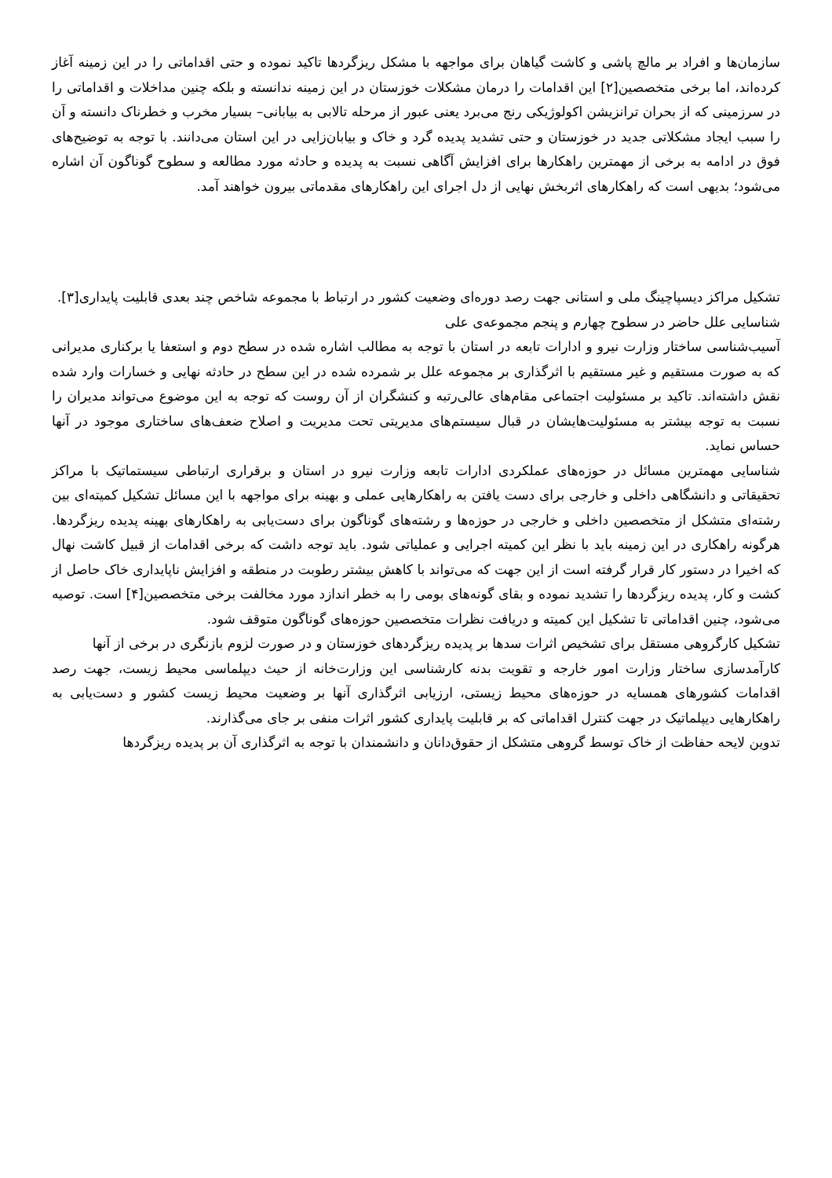سازمان‌ها و افراد بر مالچ پاشی و کاشت گیاهان برای مواجهه با مشکل ریزگردها تاکید نموده و حتی اقداماتی را در این زمینه آغاز کرده‌اند، اما برخی متخصصین[۲] این اقدامات را درمان مشکلات خوزستان در این زمینه ندانسته و بلکه چنین مداخلات و اقداماتی را در سرزمینی که از بحران ترانزیشن اکولوژیکی رنج می‌برد یعنی عبور از مرحله تالابی به بیابانی– بسیار مخرب و خطرناک دانسته و آن را سبب ایجاد مشکلاتی جدید در خوزستان و حتی تشدید پدیده گرد و خاک و بیابان‌زایی در این استان می‌دانند. با توجه به توضیح‌های فوق در ادامه به برخی از مهمترین راهکارها برای افزایش آگاهی نسبت به پدیده و حادثه مورد مطالعه و سطوح گوناگون آن اشاره می‌شود؛ بدیهی است که راهکارهای اثربخش نهایی از دل اجرای این راهکارهای مقدماتی بیرون خواهند آمد.
تشکیل مراکز دیسپاچینگ ملی و استانی جهت رصد دوره‌ای وضعیت کشور در ارتباط با مجموعه شاخص چند بعدی قابلیت پایداری[۳].
شناسایی علل حاضر در سطوح چهارم و پنجم مجموعه‌ی علی
آسیب‌شناسی ساختار وزارت نیرو و ادارات تابعه در استان با توجه به مطالب اشاره شده در سطح دوم و استعفا یا برکناری مدیرانی که به صورت مستقیم و غیر مستقیم با اثرگذاری بر مجموعه علل بر شمرده شده در این سطح در حادثه نهایی و خسارات وارد شده نقش داشته‌اند. تاکید بر مسئولیت اجتماعی مقام‌های عالی‌رتبه و کنشگران از آن روست که توجه به این موضوع می‌تواند مدیران را نسبت به توجه بیشتر به مسئولیت‌هایشان در قبال سیستم‌های مدیریتی تحت مدیریت و اصلاح ضعف‌های ساختاری موجود در آنها حساس نماید.
شناسایی مهمترین مسائل در حوزه‌های عملکردی ادارات تابعه وزارت نیرو در استان و برقراری ارتباطی سیستماتیک با مراکز تحقیقاتی و دانشگاهی داخلی و خارجی برای دست یافتن به راهکارهایی عملی و بهینه برای مواجهه با این مسائل تشکیل کمیته‌ای بین رشته‌ای متشکل از متخصصین داخلی و خارجی در حوزه‌ها و رشته‌های گوناگون برای دست‌یابی به راهکارهای بهینه پدیده ریزگردها. هرگونه راهکاری در این زمینه باید با نظر این کمیته اجرایی و عملیاتی شود. باید توجه داشت که برخی اقدامات از قبیل کاشت نهال که اخیرا در دستور کار قرار گرفته است از این جهت که می‌تواند با کاهش بیشتر رطوبت در منطقه و افزایش ناپایداری خاک حاصل از کشت و کار، پدیده ریزگردها را تشدید نموده و بقای گونه‌های بومی را به خطر اندازد مورد مخالفت برخی متخصصین[۴] است. توصیه می‌شود، چنین اقداماتی تا تشکیل این کمیته و دریافت نظرات متخصصین حوزه‌های گوناگون متوقف شود.
تشکیل کارگروهی مستقل برای تشخیص اثرات سدها بر پدیده ریزگردهای خوزستان و در صورت لزوم بازنگری در برخی از آنها
کارآمدسازی ساختار وزارت امور خارجه و تقویت بدنه کارشناسی این وزارت‌خانه از حیث دیپلماسی محیط زیست، جهت رصد اقدامات کشورهای همسایه در حوزه‌های محیط زیستی، ارزیابی اثرگذاری آنها بر وضعیت محیط زیست کشور و دست‌یابی به راهکارهایی دیپلماتیک در جهت کنترل اقداماتی که بر قابلیت پایداری کشور اثرات منفی بر جای می‌گذارند.
تدوین لایحه حفاظت از خاک توسط گروهی متشکل از حقوق‌دانان و دانشمندان با توجه به اثرگذاری آن بر پدیده ریزگردها